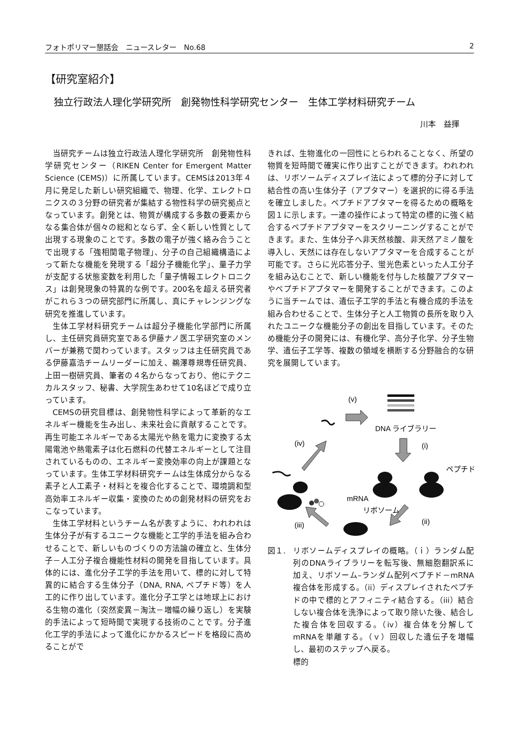フォトポリマー懇話会　ニュースレター　No.68 2
【研究室紹介】
独立行政法人理化学研究所　創発物性科学研究センター　生体工学材料研究チーム
川本　益揮
当研究チームは独立行政法人理化学研究所　創発物性科学研究センター（RIKEN Center for Emergent Matter Science (CEMS)）に所属しています。CEMSは2013年４月に発足した新しい研究組織で、物理、化学、エレクトロニクスの３分野の研究者が集結する物性科学の研究拠点となっています。創発とは、物質が構成する多数の要素からなる集合体が個々の総和とならず、全く新しい性質として出現する現象のことです。多数の電子が強く絡み合うことで出現する「強相関電子物理」、分子の自己組織構造によって新たな機能を発現する「超分子機能化学」、量子力学が支配する状態変数を利用した「量子情報エレクトロニクス」は創発現象の特異的な例です。200名を超える研究者がこれら３つの研究部門に所属し、真にチャレンジングな研究を推進しています。
生体工学材料研究チームは超分子機能化学部門に所属し、主任研究員研究室である伊藤ナノ医工学研究室のメンバーが兼務で関わっています。スタッフは主任研究員である伊藤嘉浩チームリーダーに加え、鵜澤尊規専任研究員、上田一樹研究員、筆者の４名からなっており、他にテクニカルスタッフ、秘書、大学院生あわせて10名ほどで成り立っています。
CEMSの研究目標は、創発物性科学によって革新的なエネルギー機能を生み出し、未来社会に貢献することです。再生可能エネルギーである太陽光や熱を電力に変換する太陽電池や熱電素子は化石燃料の代替エネルギーとして注目されているものの、エネルギー変換効率の向上が課題となっています。生体工学材料研究チームは生体成分からなる素子と人工素子・材料とを複合化することで、環境調和型高効率エネルギー収集・変換のための創発材料の研究をおこなっています。
生体工学材料というチーム名が表すように、われわれは生体分子が有するユニークな機能と工学的手法を組み合わせることで、新しいものづくりの方法論の確立と、生体分子－人工分子複合機能性材料の開発を目指しています。具体的には、進化分子工学的手法を用いて、標的に対して特異的に結合する生体分子（DNA, RNA, ペプチド等）を人工的に作り出しています。進化分子工学とは地球上における生物の進化（突然変異－淘汰－増幅の繰り返し）を実験的手法によって短時間で実現する技術のことです。分子進化工学的手法によって進化にかかるスピードを格段に高めることがで
きれば、生物進化の一回性にとらわれることなく、所望の物質を短時間で確実に作り出すことができます。われわれは、リボソームディスプレイ法によって標的分子に対して結合性の高い生体分子（アプタマー）を選択的に得る手法を確立しました。ペプチドアプタマーを得るための概略を図１に示します。一連の操作によって特定の標的に強く結合するペプチドアプタマーをスクリーニングすることができます。また、生体分子へ非天然核酸、非天然アミノ酸を導入し、天然には存在しないアプタマーを合成することが可能です。さらに光応答分子、蛍光色素といった人工分子を組み込むことで、新しい機能を付与した核酸アプタマーやペプチドアプタマーを開発することができます。このように当チームでは、遺伝子工学的手法と有機合成的手法を組み合わせることで、生体分子と人工物質の長所を取り入れたユニークな機能分子の創出を目指しています。そのため機能分子の開発には、有機化学、高分子化学、分子生物学、遺伝子工学等、複数の領域を横断する分野融合的な研究を展開しています。
(v)
DNA ライブラリー
(iv)
(i)
ペプチド
mRNA
リボソーム
(iii)
(ii)
図１. リボソームディスプレイの概略。（ｉ）ランダム配列のDNAライブラリーを転写後、無細胞翻訳系に加え、リボソーム–ランダム配列ペプチド－mRNA 複合体を形成する。（ii）ディスプレイされたペプチドの中で標的とアフィニティ結合する。（iii）結合しない複合体を洗浄によって取り除いた後、結合した複合体を回収する。（iv）複合体を分解してmRNAを単離する。（ｖ）回収した遺伝子を増幅し、最初のステップへ戻る。
標的